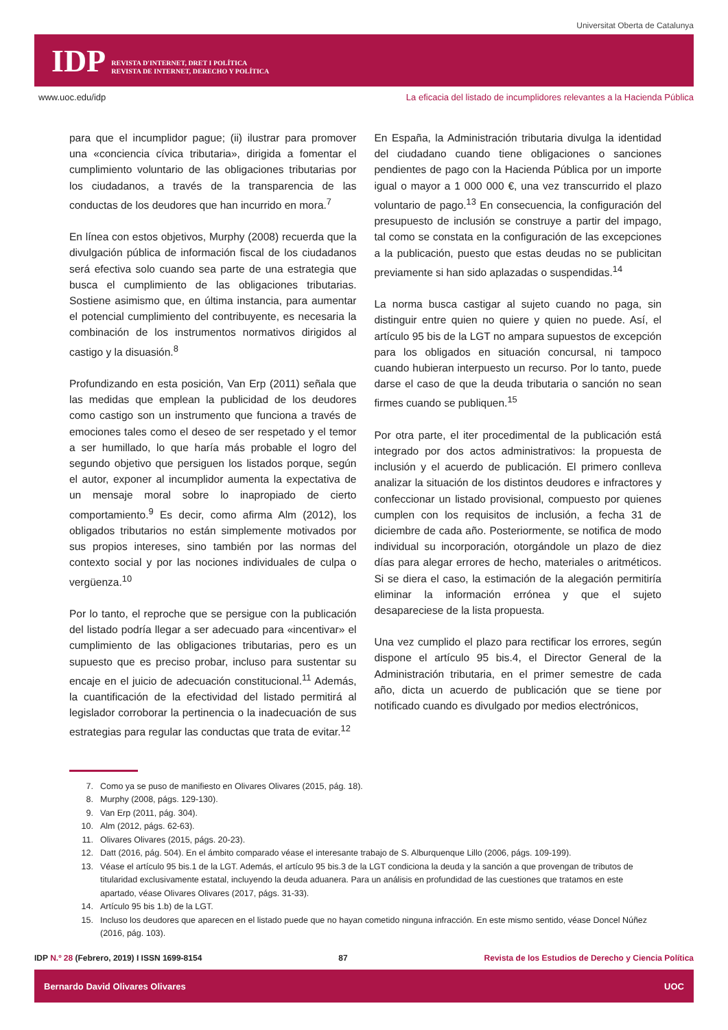Universitat Oberta de Catalunya
IDP REVISTA D'INTERNET, DRET I POLÍTICA
REVISTA DE INTERNET, DERECHO Y POLÍTICA
www.uoc.edu/idp La eficacia del listado de incumplidores relevantes a la Hacienda Pública
para que el incumplidor pague; (ii) ilustrar para promover una «conciencia cívica tributaria», dirigida a fomentar el cumplimiento voluntario de las obligaciones tributarias por los ciudadanos, a través de la transparencia de las conductas de los deudores que han incurrido en mora.<sup>7</sup>
En línea con estos objetivos, Murphy (2008) recuerda que la divulgación pública de información fiscal de los ciudadanos será efectiva solo cuando sea parte de una estrategia que busca el cumplimiento de las obligaciones tributarias. Sostiene asimismo que, en última instancia, para aumentar el potencial cumplimiento del contribuyente, es necesaria la combinación de los instrumentos normativos dirigidos al castigo y la disuasión.<sup>8</sup>
Profundizando en esta posición, Van Erp (2011) señala que las medidas que emplean la publicidad de los deudores como castigo son un instrumento que funciona a través de emociones tales como el deseo de ser respetado y el temor a ser humillado, lo que haría más probable el logro del segundo objetivo que persiguen los listados porque, según el autor, exponer al incumplidor aumenta la expectativa de un mensaje moral sobre lo inapropiado de cierto comportamiento.<sup>9</sup> Es decir, como afirma Alm (2012), los obligados tributarios no están simplemente motivados por sus propios intereses, sino también por las normas del contexto social y por las nociones individuales de culpa o vergüenza.<sup>10</sup>
Por lo tanto, el reproche que se persigue con la publicación del listado podría llegar a ser adecuado para «incentivar» el cumplimiento de las obligaciones tributarias, pero es un supuesto que es preciso probar, incluso para sustentar su encaje en el juicio de adecuación constitucional.<sup>11</sup> Además, la cuantificación de la efectividad del listado permitirá al legislador corroborar la pertinencia o la inadecuación de sus estrategias para regular las conductas que trata de evitar.<sup>12</sup>
En España, la Administración tributaria divulga la identidad del ciudadano cuando tiene obligaciones o sanciones pendientes de pago con la Hacienda Pública por un importe igual o mayor a 1 000 000 €, una vez transcurrido el plazo voluntario de pago.<sup>13</sup> En consecuencia, la configuración del presupuesto de inclusión se construye a partir del impago, tal como se constata en la configuración de las excepciones a la publicación, puesto que estas deudas no se publicitan previamente si han sido aplazadas o suspendidas.<sup>14</sup>
La norma busca castigar al sujeto cuando no paga, sin distinguir entre quien no quiere y quien no puede. Así, el artículo 95 bis de la LGT no ampara supuestos de excepción para los obligados en situación concursal, ni tampoco cuando hubieran interpuesto un recurso. Por lo tanto, puede darse el caso de que la deuda tributaria o sanción no sean firmes cuando se publiquen.<sup>15</sup>
Por otra parte, el iter procedimental de la publicación está integrado por dos actos administrativos: la propuesta de inclusión y el acuerdo de publicación. El primero conlleva analizar la situación de los distintos deudores e infractores y confeccionar un listado provisional, compuesto por quienes cumplen con los requisitos de inclusión, a fecha 31 de diciembre de cada año. Posteriormente, se notifica de modo individual su incorporación, otorgándole un plazo de diez días para alegar errores de hecho, materiales o aritméticos. Si se diera el caso, la estimación de la alegación permitiría eliminar la información errónea y que el sujeto desapareciese de la lista propuesta.
Una vez cumplido el plazo para rectificar los errores, según dispone el artículo 95 bis.4, el Director General de la Administración tributaria, en el primer semestre de cada año, dicta un acuerdo de publicación que se tiene por notificado cuando es divulgado por medios electrónicos,
7. Como ya se puso de manifiesto en Olivares Olivares (2015, pág. 18).
8. Murphy (2008, págs. 129-130).
9. Van Erp (2011, pág. 304).
10. Alm (2012, págs. 62-63).
11. Olivares Olivares (2015, págs. 20-23).
12. Datt (2016, pág. 504). En el ámbito comparado véase el interesante trabajo de S. Alburquenque Lillo (2006, págs. 109-199).
13. Véase el artículo 95 bis.1 de la LGT. Además, el artículo 95 bis.3 de la LGT condiciona la deuda y la sanción a que provengan de tributos de titularidad exclusivamente estatal, incluyendo la deuda aduanera. Para un análisis en profundidad de las cuestiones que tratamos en este apartado, véase Olivares Olivares (2017, págs. 31-33).
14. Artículo 95 bis 1.b) de la LGT.
15. Incluso los deudores que aparecen en el listado puede que no hayan cometido ninguna infracción. En este mismo sentido, véase Doncel Núñez (2016, pág. 103).
IDP N.º 28 (Febrero, 2019) I ISSN 1699-8154 87 Revista de los Estudios de Derecho y Ciencia Política
Bernardo David Olivares Olivares UOC